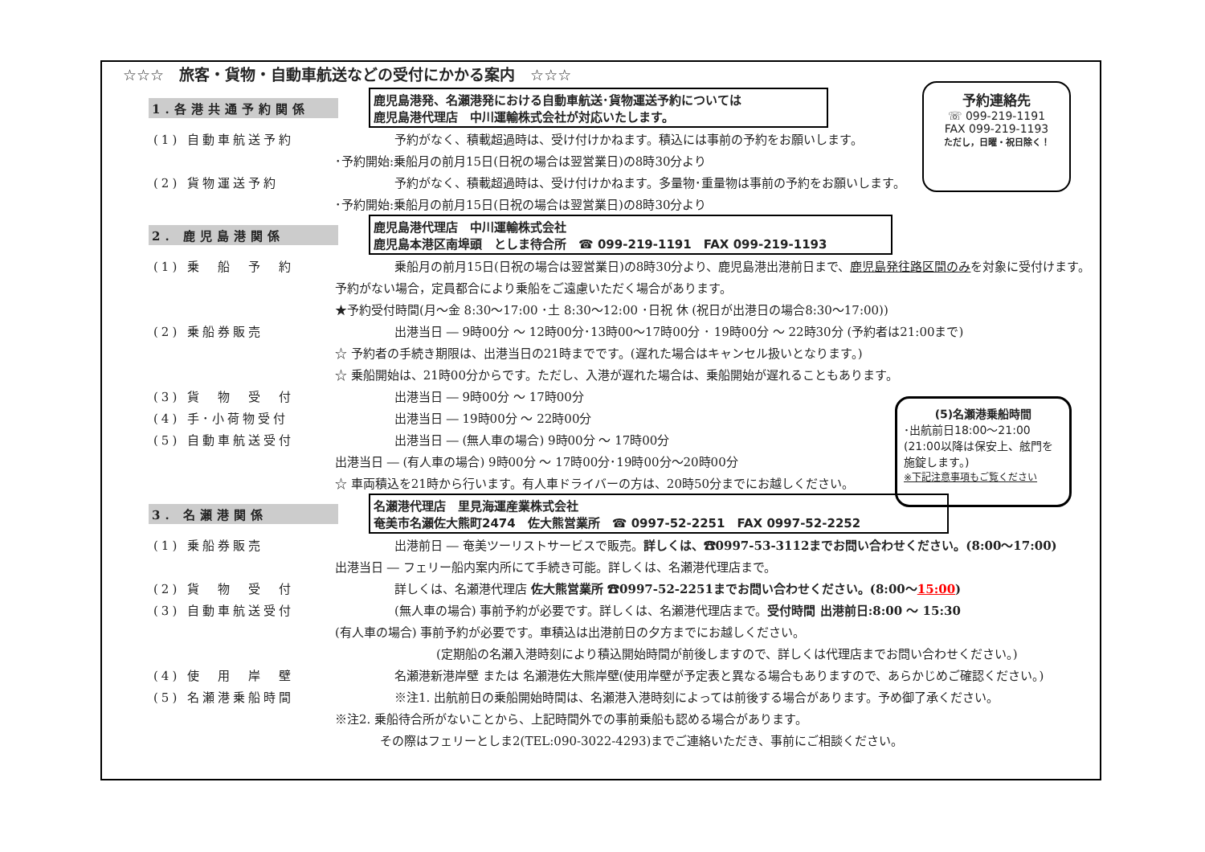☆☆☆　旅客・貨物・自動車航送などの受付にかかる案内　☆☆☆
1.各港共通予約関係
鹿児島港発、名瀬港発における自動車航送･貨物運送予約については
鹿児島港代理店　中川運輸株式会社が対応いたします。
(1) 自動車航送予約 予約がなく、積載超過時は、受け付けかねます。積込には事前の予約をお願いします。
･予約開始:乗船月の前月15日(日祝の場合は翌営業日)の8時30分より
(2) 貨物運送予約 予約がなく、積載超過時は、受け付けかねます。多量物･重量物は事前の予約をお願いします。
･予約開始:乗船月の前月15日(日祝の場合は翌営業日)の8時30分より
2. 鹿児島港関係
鹿児島港代理店　中川運輸株式会社
鹿児島本港区南埠頭　としま待合所　☎ 099-219-1191　FAX 099-219-1193
(1) 乗　船　予　約 乗船月の前月15日(日祝の場合は翌営業日)の8時30分より、鹿児島港出港前日まで、鹿児島発往路区間のみを対象に受付けます。
予約がない場合，定員都合により乗船をご遠慮いただく場合があります。
★予約受付時間(月～金 8:30～17:00 ･土 8:30～12:00 ･日祝 休 (祝日が出港日の場合8:30～17:00))
(2) 乗船券販売 出港当日 ― 9時00分 ～ 12時00分･13時00～17時00分 ･ 19時00分 ～ 22時30分 (予約者は21:00まで)
☆ 予約者の手続き期限は、出港当日の21時までです。(遅れた場合はキャンセル扱いとなります。)
☆ 乗船開始は、21時00分からです。ただし、入港が遅れた場合は、乗船開始が遅れることもあります。
(3) 貨　物　受　付 出港当日 ― 9時00分 ～ 17時00分
(4) 手･小荷物受付 出港当日 ― 19時00分 ～ 22時00分
(5) 自動車航送受付 出港当日 ― (無人車の場合) 9時00分 ～ 17時00分
出港当日 ― (有人車の場合) 9時00分 ～ 17時00分･19時00分～20時00分
☆ 車両積込を21時から行います。有人車ドライバーの方は、20時50分までにお越しください。
3. 名瀬港関係
名瀬港代理店　里見海運産業株式会社
奄美市名瀬佐大熊町2474　佐大熊営業所　☎ 0997-52-2251　FAX 0997-52-2252
(1) 乗船券販売 出港前日 ― 奄美ツーリストサービスで販売。詳しくは、☎0997-53-3112までお問い合わせください。(8:00～17:00)
出港当日 ― フェリー船内案内所にて手続き可能。詳しくは、名瀬港代理店まで。
(2) 貨　物　受　付 詳しくは、名瀬港代理店 佐大熊営業所 ☎0997-52-2251までお問い合わせください。(8:00～15:00)
(3) 自動車航送受付 (無人車の場合) 事前予約が必要です。詳しくは、名瀬港代理店まで。受付時間 出港前日:8:00 ～ 15:30
(有人車の場合) 事前予約が必要です。車積込は出港前日の夕方までにお越しください。
(定期船の名瀬入港時刻により積込開始時間が前後しますので、詳しくは代理店までお問い合わせください。)
(4) 使　用　岸　壁 名瀬港新港岸壁 または 名瀬港佐大熊岸壁(使用岸壁が予定表と異なる場合もありますので、あらかじめご確認ください。)
(5) 名瀬港乗船時間 ※注1. 出航前日の乗船開始時間は、名瀬港入港時刻によっては前後する場合があります。予め御了承ください。
※注2. 乗船待合所がないことから、上記時間外での事前乗船も認める場合があります。
その際はフェリーとしま2(TEL:090-3022-4293)までご連絡いただき、事前にご相談ください。
予約連絡先
☏ 099-219-1191
FAX 099-219-1193
ただし，日曜・祝日除く！
(5)名瀬港乗船時間
･出航前日18:00～21:00
(21:00以降は保安上、舷門を施錠します。)
※下記注意事項もご覧ください